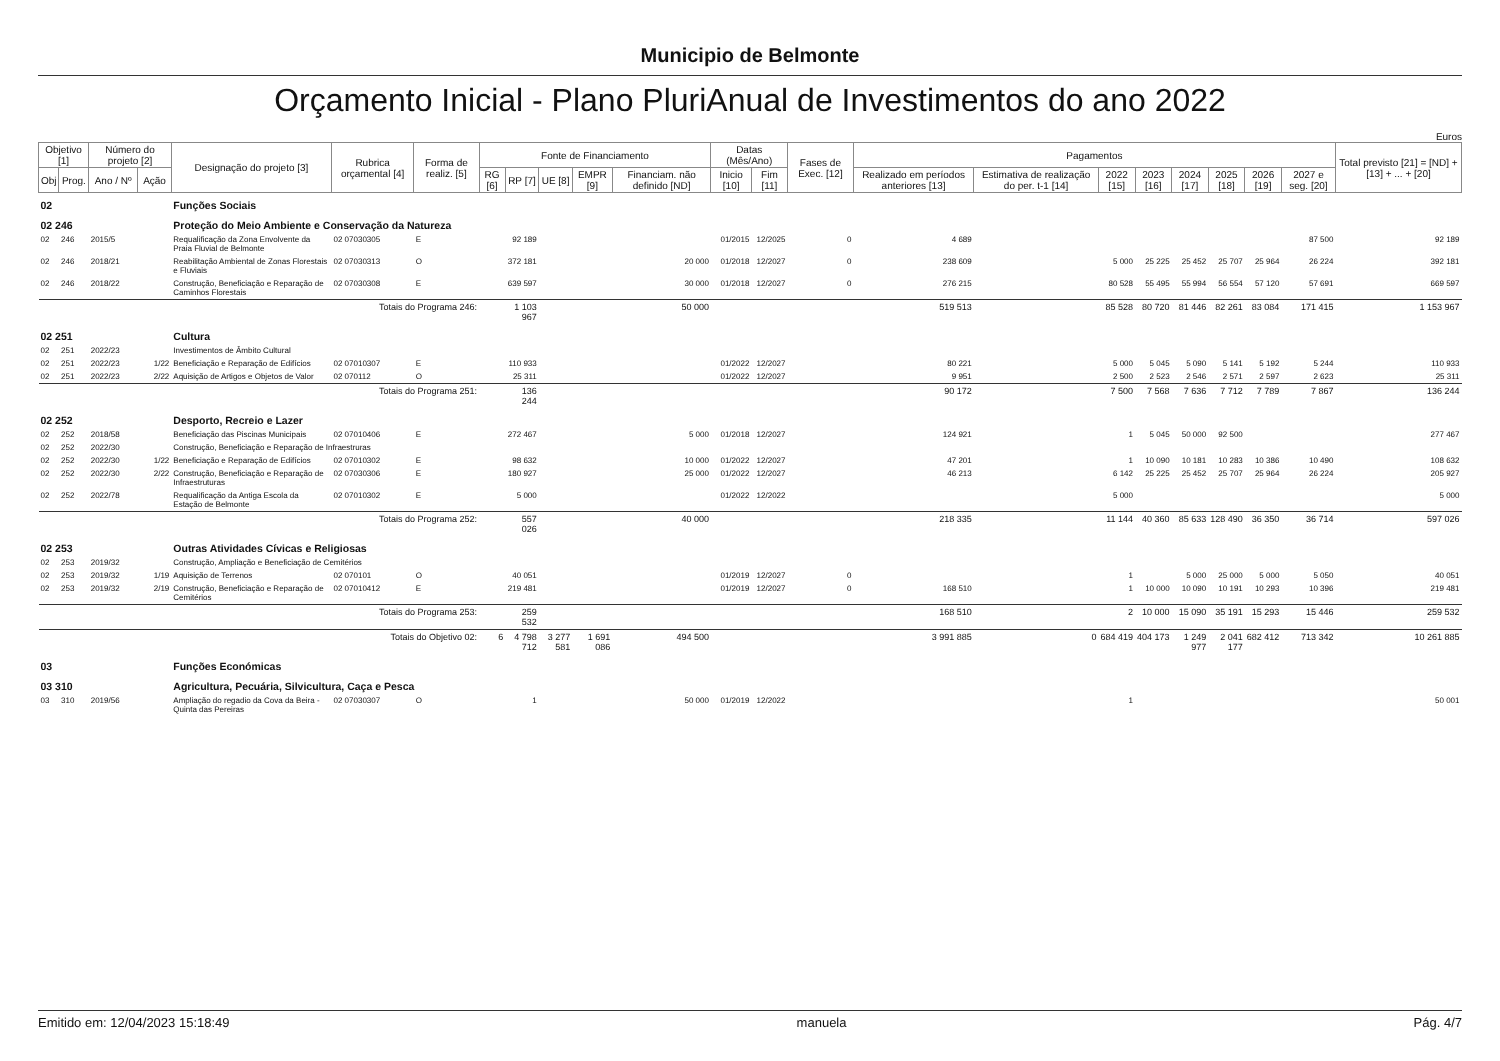Municipio de Belmonte
Orçamento Inicial - Plano PluriAnual de Investimentos do ano 2022
Euros
| Objetivo [1] | | Número do projeto [2] | | Designação do projeto [3] | Rubrica orçamental [4] | Forma de realiz. [5] | Fonte de Financiamento | | | | | Datas (Mês/Ano) | | Fases de Exec. [12] | Pagamentos | | | | | | | | Total previsto [21] = [ND] + [13] + ... + [20] |
| --- | --- | --- | --- | --- | --- | --- | --- | --- | --- | --- | --- | --- | --- | --- | --- | --- | --- | --- | --- | --- | --- | --- | --- |
| Obj | Prog. | Ano / Nº | Ação | | | | RG [6] | RP [7] | UE [8] | EMPR [9] | Financiam. não definido [ND] | Inicio [10] | Fim [11] | | Realizado em períodos anteriores [13] | Estimativa de realização do per. t-1 [14] | 2022 [15] | 2023 [16] | 2024 [17] | 2025 [18] | 2026 [19] | 2027 e seg. [20] | |
| 02 | | | | Funções Sociais | | | | | | | | | | | | | | | | | | | |
| 02 246 | | | | Proteção do Meio Ambiente e Conservação da Natureza | | | | | | | | | | | | | | | | | | | |
| 02 | 246 | 2015/5 | | Requalificação da Zona Envolvente da Praia Fluvial de Belmonte | 02 07030305 | E | | 92 189 | | | | 01/2015 | 12/2025 | 0 | 4 689 | | | | | | | 87 500 | 92 189 |
| 02 | 246 | 2018/21 | | Reabilitação Ambiental de Zonas Florestais e Fluviais | 02 07030313 | O | | 372 181 | | | 20 000 | 01/2018 | 12/2027 | 0 | 238 609 | | 5 000 | 25 225 | 25 452 | 25 707 | 25 964 | 26 224 | 392 181 |
| 02 | 246 | 2018/22 | | Construção, Beneficiação e Reparação de Caminhos Florestais | 02 07030308 | E | | 639 597 | | | 30 000 | 01/2018 | 12/2027 | 0 | 276 215 | | 80 528 | 55 495 | 55 994 | 56 554 | 57 120 | 57 691 | 669 597 |
| Totais do Programa 246: | | | | | | | | 1 103 967 | | | 50 000 | | | | 519 513 | | 85 528 | 80 720 | 81 446 | 82 261 | 83 084 | 171 415 | 1 153 967 |
| 02 251 | | | | Cultura | | | | | | | | | | | | | | | | | | | |
| 02 | 251 | 2022/23 | | Investimentos de Âmbito Cultural | | | | | | | | | | | | | | | | | | | |
| 02 | 251 | 2022/23 | 1/22 | Beneficiação e Reparação de Edifícios | 02 07010307 | E | | 110 933 | | | | 01/2022 | 12/2027 | | 80 221 | | 5 000 | 5 045 | 5 090 | 5 141 | 5 192 | 5 244 | 110 933 |
| 02 | 251 | 2022/23 | 2/22 | Aquisição de Artigos e Objetos de Valor | 02 070112 | O | | 25 311 | | | | 01/2022 | 12/2027 | | 9 951 | | 2 500 | 2 523 | 2 546 | 2 571 | 2 597 | 2 623 | 25 311 |
| Totais do Programa 251: | | | | | | | | 136 244 | | | | | | | 90 172 | | 7 500 | 7 568 | 7 636 | 7 712 | 7 789 | 7 867 | 136 244 |
| 02 252 | | | | Desporto, Recreio e Lazer | | | | | | | | | | | | | | | | | | | |
| 02 | 252 | 2018/58 | | Beneficiação das Piscinas Municipais | 02 07010406 | E | | 272 467 | | | 5 000 | 01/2018 | 12/2027 | | 124 921 | | 1 | 5 045 | 50 000 | 92 500 | | | 277 467 |
| 02 | 252 | 2022/30 | | Construção, Beneficiação e Reparação de Infraestruras | | | | | | | | | | | | | | | | | | | |
| 02 | 252 | 2022/30 | 1/22 | Beneficiação e Reparação de Edifícios | 02 07010302 | E | | 98 632 | | | 10 000 | 01/2022 | 12/2027 | | 47 201 | | 1 | 10 090 | 10 181 | 10 283 | 10 386 | 10 490 | 108 632 |
| 02 | 252 | 2022/30 | 2/22 | Construção, Beneficiação e Reparação de Infraestruturas | 02 07030306 | E | | 180 927 | | | 25 000 | 01/2022 | 12/2027 | | 46 213 | | 6 142 | 25 225 | 25 452 | 25 707 | 25 964 | 26 224 | 205 927 |
| 02 | 252 | 2022/78 | | Requalificação da Antiga Escola da Estação de Belmonte | 02 07010302 | E | | 5 000 | | | | 01/2022 | 12/2022 | | | | 5 000 | | | | | | 5 000 |
| Totais do Programa 252: | | | | | | | | 557 026 | | | 40 000 | | | | 218 335 | | 11 144 | 40 360 | 85 633 | 128 490 | 36 350 | 36 714 | 597 026 |
| 02 253 | | | | Outras Atividades Cívicas e Religiosas | | | | | | | | | | | | | | | | | | | |
| 02 | 253 | 2019/32 | | Construção, Ampliação e Beneficiação de Cemitérios | | | | | | | | | | | | | | | | | | | |
| 02 | 253 | 2019/32 | 1/19 | Aquisição de Terrenos | 02 070101 | O | | 40 051 | | | | 01/2019 | 12/2027 | 0 | | | 1 | | 5 000 | 25 000 | 5 000 | 5 050 | 40 051 |
| 02 | 253 | 2019/32 | 2/19 | Construção, Beneficiação e Reparação de Cemitérios | 02 07010412 | E | | 219 481 | | | | 01/2019 | 12/2027 | 0 | 168 510 | | 1 | 10 000 | 10 090 | 10 191 | 10 293 | 10 396 | 219 481 |
| Totais do Programa 253: | | | | | | | | 259 532 | | | | | | | 168 510 | | 2 | 10 000 | 15 090 | 35 191 | 15 293 | 15 446 | 259 532 |
| Totais do Objetivo 02: | | | | | | | 6 | 4 798 712 | 3 277 581 | 1 691 086 | 494 500 | | | | 3 991 885 | 0 | 684 419 | 404 173 | 1 249 977 | 2 041 177 | 682 412 | 713 342 | 10 261 885 |
| 03 | | | | Funções Económicas | | | | | | | | | | | | | | | | | | | |
| 03 310 | | | | Agricultura, Pecuária, Silvicultura, Caça e Pesca | | | | | | | | | | | | | | | | | | | |
| 03 | 310 | 2019/56 | | Ampliação do regadio da Cova da Beira - Quinta das Pereiras | 02 07030307 | O | | 1 | | | 50 000 | 01/2019 | 12/2022 | | | | 1 | | | | | | 50 001 |
Emitido em: 12/04/2023 15:18:49 manuela Pág. 4/7